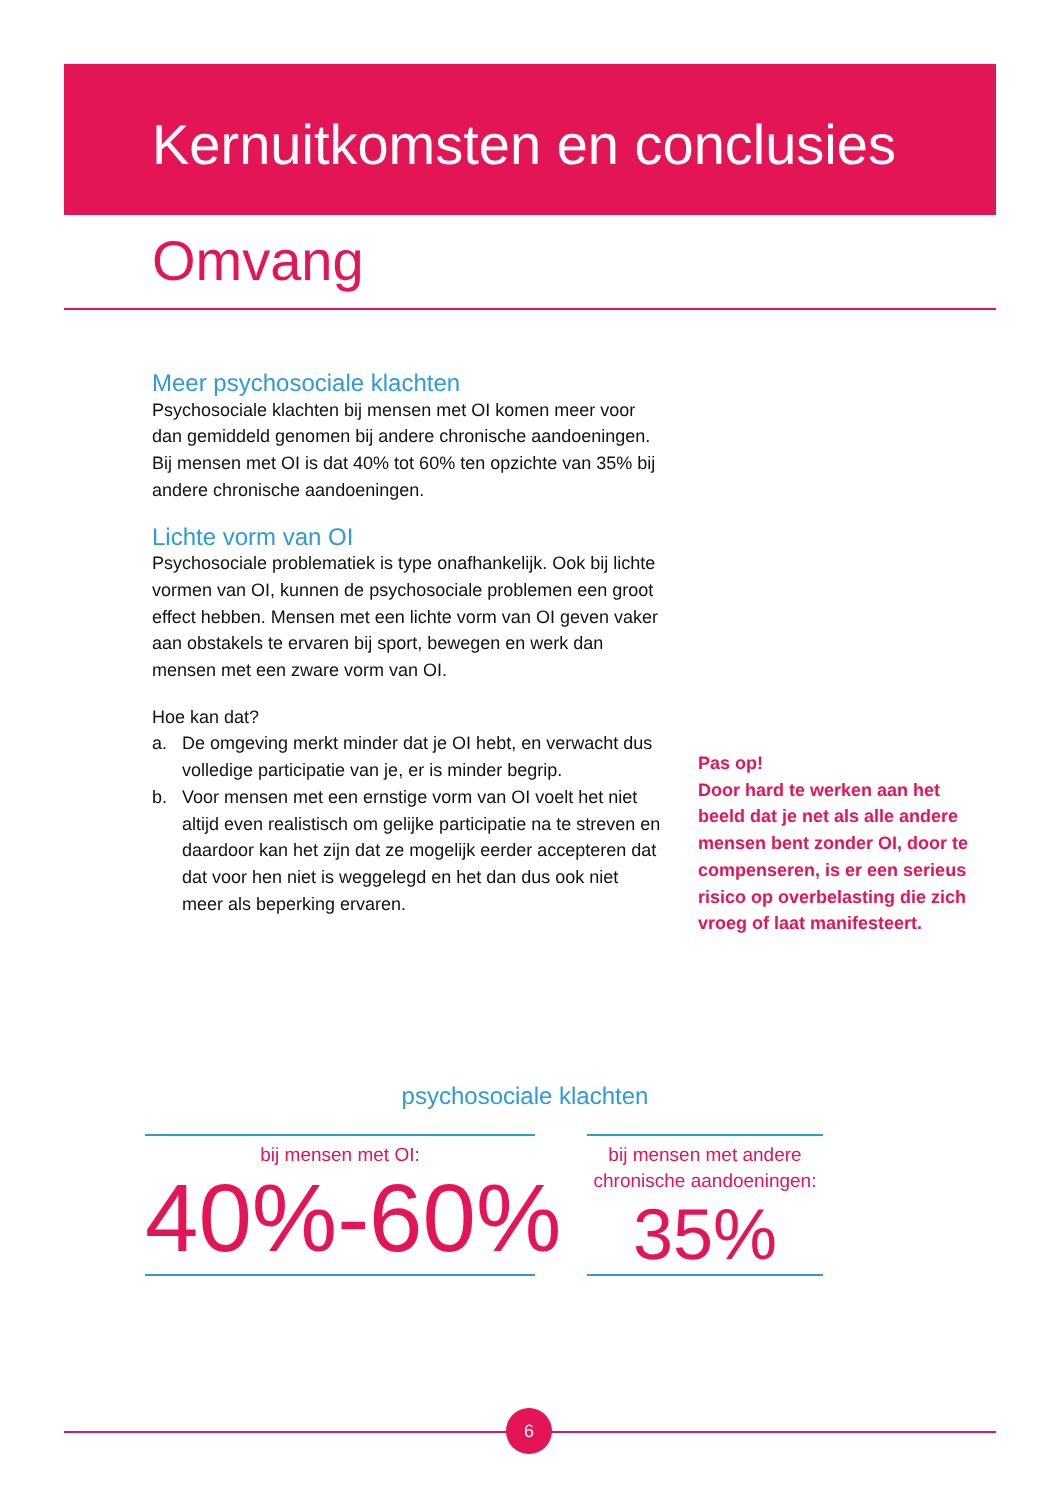Kernuitkomsten en conclusies
Omvang
Meer psychosociale klachten
Psychosociale klachten bij mensen met OI komen meer voor dan gemiddeld genomen bij andere chronische aandoeningen. Bij mensen met OI is dat 40% tot 60% ten opzichte van 35% bij andere chronische aandoeningen.
Lichte vorm van OI
Psychosociale problematiek is type onafhankelijk. Ook bij lichte vormen van OI, kunnen de psychosociale problemen een groot effect hebben. Mensen met een lichte vorm van OI geven vaker aan obstakels te ervaren bij sport, bewegen en werk dan mensen met een zware vorm van OI.
Hoe kan dat?
a. De omgeving merkt minder dat je OI hebt, en verwacht dus volledige participatie van je, er is minder begrip.
b. Voor mensen met een ernstige vorm van OI voelt het niet altijd even realistisch om gelijke participatie na te streven en daardoor kan het zijn dat ze mogelijk eerder accepteren dat dat voor hen niet is weggelegd en het dan dus ook niet meer als beperking ervaren.
Pas op!
Door hard te werken aan het beeld dat je net als alle andere mensen bent zonder OI, door te compenseren, is er een serieus risico op overbelasting die zich vroeg of laat manifesteert.
psychosociale klachten
bij mensen met OI:
40%-60%
bij mensen met andere chronische aandoeningen:
35%
6